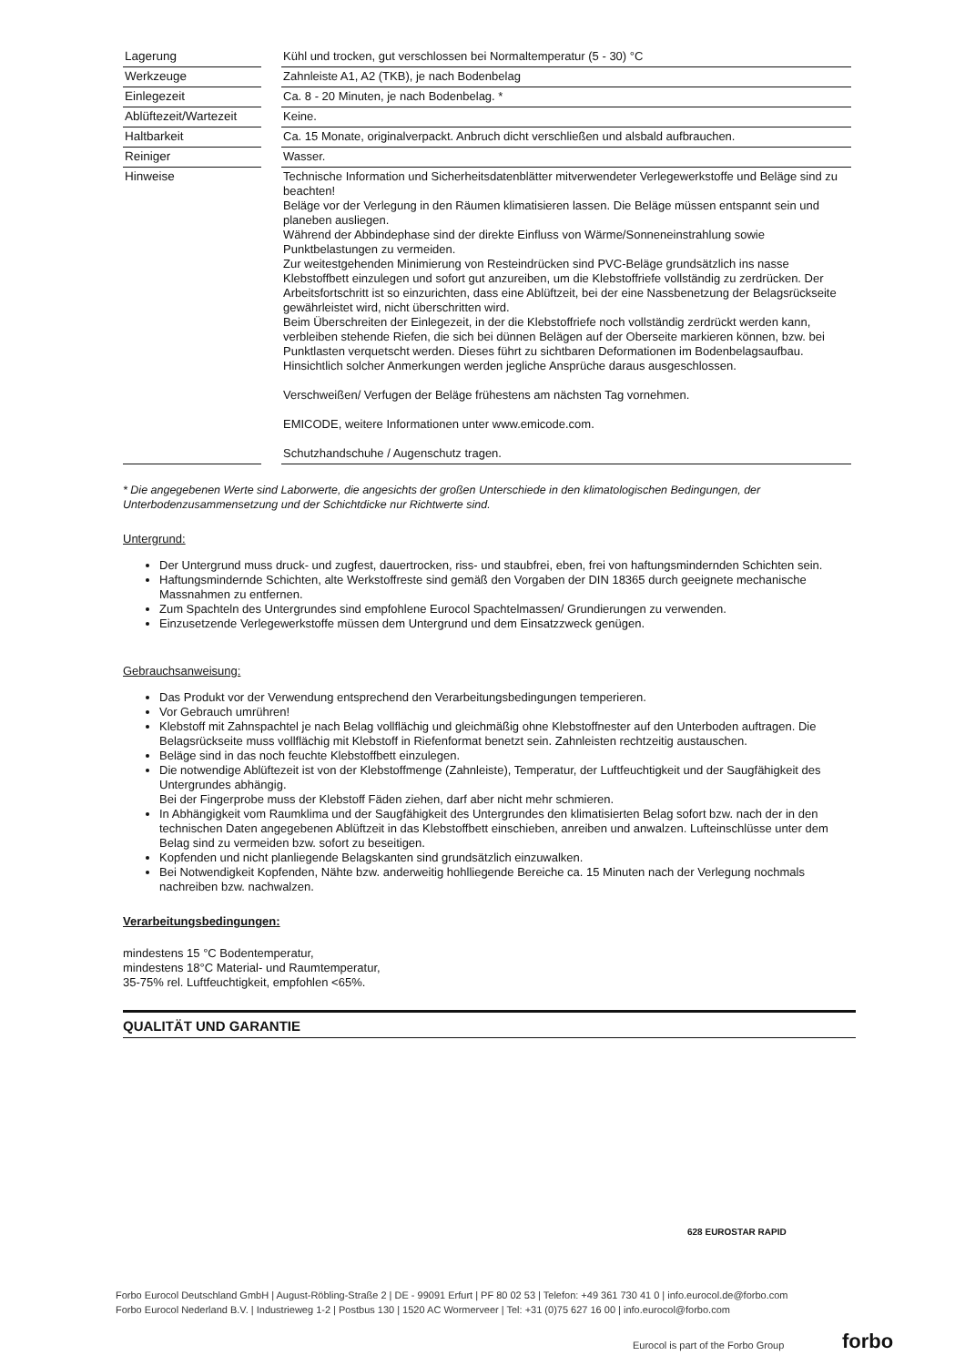| Lagerung | | Kühl und trocken, gut verschlossen bei Normaltemperatur (5 - 30) °C |
| Werkzeuge | | Zahnleiste A1, A2 (TKB), je nach Bodenbelag |
| Einlegezeit | | Ca. 8 - 20 Minuten, je nach Bodenbelag. * |
| Ablüftezeit/Wartezeit | | Keine. |
| Haltbarkeit | | Ca. 15 Monate, originalverpackt. Anbruch dicht verschließen und alsbald aufbrauchen. |
| Reiniger | | Wasser. |
| Hinweise | | Technische Information und Sicherheitsdatenblätter mitverwendeter Verlegewerkstoffe und Beläge sind zu beachten! Beläge vor der Verlegung in den Räumen klimatisieren lassen. Die Beläge müssen entspannt sein und planeben ausliegen. Während der Abbindephase sind der direkte Einfluss von Wärme/Sonneneinstrahlung sowie Punktbelastungen zu vermeiden. Zur weitestgehenden Minimierung von Resteindrücken sind PVC-Beläge grundsätzlich ins nasse Klebstoffbett einzulegen und sofort gut anzureiben, um die Klebstoffriefe vollständig zu zerdrücken. Der Arbeitsfortschritt ist so einzurichten, dass eine Ablüftzeit, bei der eine Nassbenetzung der Belagsrückseite gewährleistet wird, nicht überschritten wird. Beim Überschreiten der Einlegezeit, in der die Klebstoffriefe noch vollständig zerdrückt werden kann, verbleiben stehende Riefen, die sich bei dünnen Belägen auf der Oberseite markieren können, bzw. bei Punktlasten verquetscht werden. Dieses führt zu sichtbaren Deformationen im Bodenbelagsaufbau. Hinsichtlich solcher Anmerkungen werden jegliche Ansprüche daraus ausgeschlossen. Verschweißen/ Verfugen der Beläge frühestens am nächsten Tag vornehmen. EMICODE, weitere Informationen unter www.emicode.com. Schutzhandschuhe / Augenschutz tragen. |
* Die angegebenen Werte sind Laborwerte, die angesichts der großen Unterschiede in den klimatologischen Bedingungen, der Unterbodenzusammensetzung und der Schichtdicke nur Richtwerte sind.
Untergrund:
Der Untergrund muss druck- und zugfest, dauertrocken, riss- und staubfrei, eben, frei von haftungsmindernden Schichten sein.
Haftungsmindernde Schichten, alte Werkstoffreste sind gemäß den Vorgaben der DIN 18365 durch geeignete mechanische Massnahmen zu entfernen.
Zum Spachteln des Untergrundes sind empfohlene Eurocol Spachtelmassen/ Grundierungen zu verwenden.
Einzusetzende Verlegewerkstoffe müssen dem Untergrund und dem Einsatzzweck genügen.
Gebrauchsanweisung:
Das Produkt vor der Verwendung entsprechend den Verarbeitungsbedingungen temperieren.
Vor Gebrauch umrühren!
Klebstoff mit Zahnspachtel je nach Belag vollflächig und gleichmäßig ohne Klebstoffnester auf den Unterboden auftragen. Die Belagsrückseite muss vollflächig mit Klebstoff in Riefenformat benetzt sein. Zahnleisten rechtzeitig austauschen.
Beläge sind in das noch feuchte Klebstoffbett einzulegen.
Die notwendige Ablüftezeit ist von der Klebstoffmenge (Zahnleiste), Temperatur, der Luftfeuchtigkeit und der Saugfähigkeit des Untergrundes abhängig.
Bei der Fingerprobe muss der Klebstoff Fäden ziehen, darf aber nicht mehr schmieren.
In Abhängigkeit vom Raumklima und der Saugfähigkeit des Untergrundes den klimatisierten Belag sofort bzw. nach der in den technischen Daten angegebenen Ablüftzeit in das Klebstoffbett einschieben, anreiben und anwalzen. Lufteinschlüsse unter dem Belag sind zu vermeiden bzw. sofort zu beseitigen.
Kopfenden und nicht planliegende Belagskanten sind grundsätzlich einzuwalken.
Bei Notwendigkeit Kopfenden, Nähte bzw. anderweitig hohlliegende Bereiche ca. 15 Minuten nach der Verlegung nochmals nachreiben bzw. nachwalzen.
Verarbeitungsbedingungen:
mindestens 15 °C Bodentemperatur,
mindestens 18°C Material- und Raumtemperatur,
35-75% rel. Luftfeuchtigkeit, empfohlen <65%.
QUALITÄT UND GARANTIE
628 EUROSTAR RAPID
Forbo Eurocol Deutschland GmbH | August-Röbling-Straße 2 | DE - 99091 Erfurt | PF 80 02 53 | Telefon: +49 361 730 41 0 | info.eurocol.de@forbo.com
Forbo Eurocol Nederland B.V. | Industrieweg 1-2 | Postbus 130 | 1520 AC Wormerveer | Tel: +31 (0)75 627 16 00 | info.eurocol@forbo.com
Eurocol is part of the Forbo Group
forbo